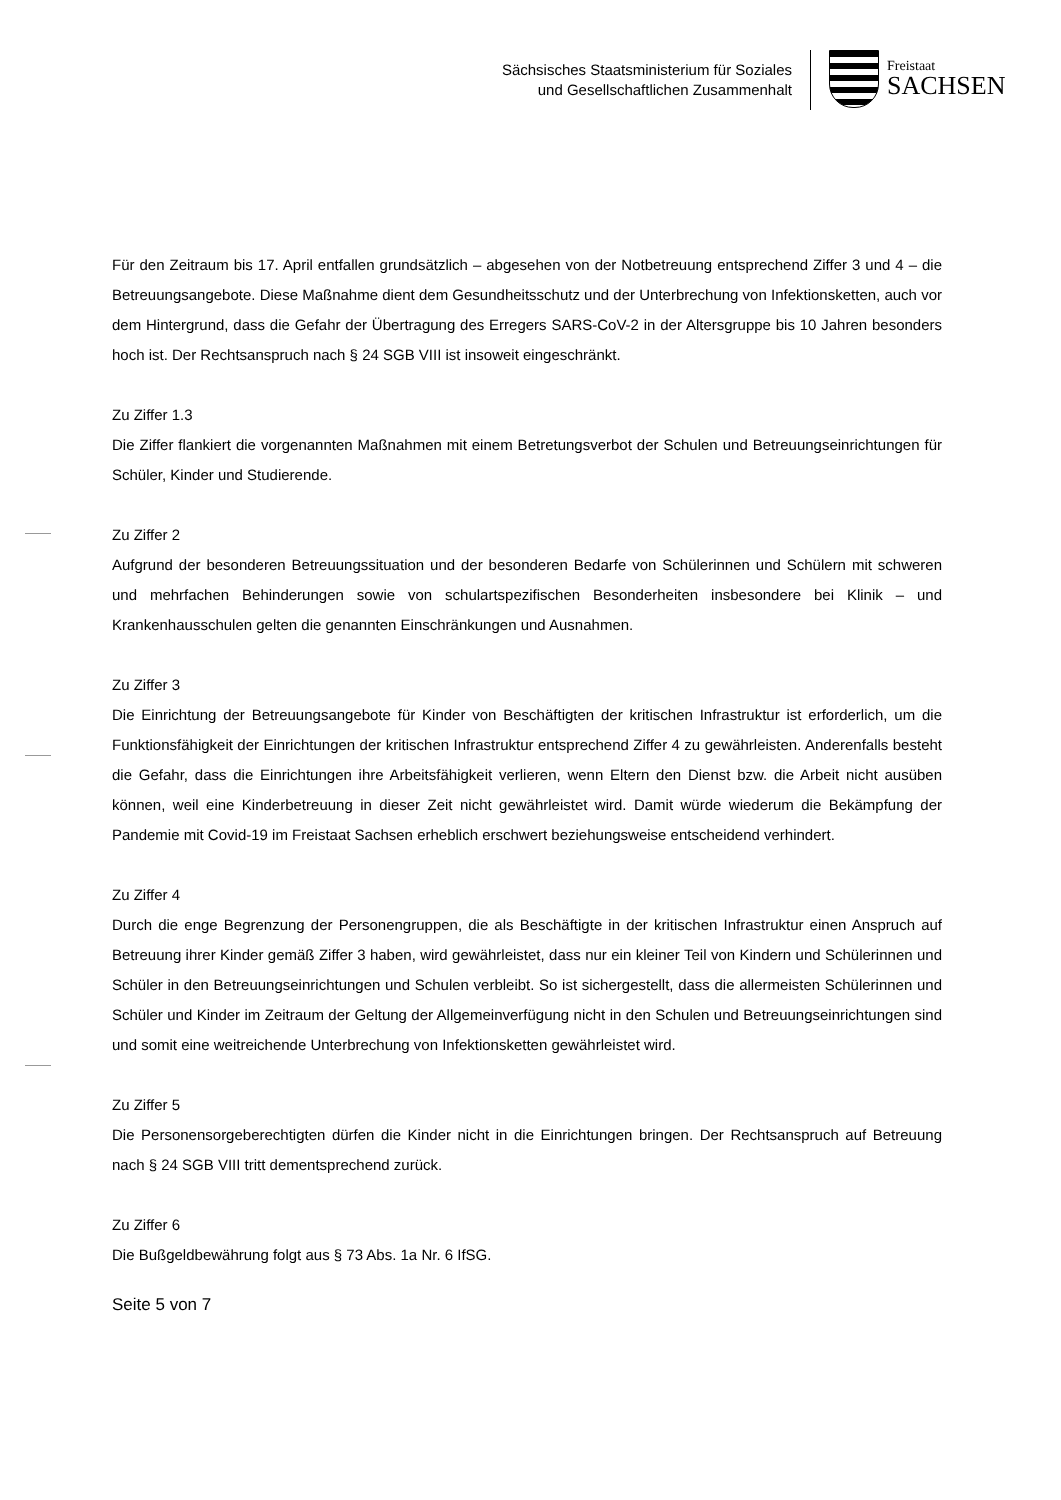Sächsisches Staatsministerium für Soziales
und Gesellschaftlichen Zusammenhalt
Freistaat
SACHSEN
Für den Zeitraum bis 17. April entfallen grundsätzlich – abgesehen von der Notbetreuung entsprechend Ziffer 3 und 4 – die Betreuungsangebote. Diese Maßnahme dient dem Gesundheitsschutz und der Unterbrechung von Infektionsketten, auch vor dem Hintergrund, dass die Gefahr der Übertragung des Erregers SARS-CoV-2 in der Altersgruppe bis 10 Jahren besonders hoch ist. Der Rechtsanspruch nach § 24 SGB VIII ist insoweit eingeschränkt.
Zu Ziffer 1.3
Die Ziffer flankiert die vorgenannten Maßnahmen mit einem Betretungsverbot der Schulen und Betreuungseinrichtungen für Schüler, Kinder und Studierende.
Zu Ziffer 2
Aufgrund der besonderen Betreuungssituation und der besonderen Bedarfe von Schülerinnen und Schülern mit schweren und mehrfachen Behinderungen sowie von schulartspezifischen Besonderheiten insbesondere bei Klinik – und Krankenhausschulen gelten die genannten Einschränkungen und Ausnahmen.
Zu Ziffer 3
Die Einrichtung der Betreuungsangebote für Kinder von Beschäftigten der kritischen Infrastruktur ist erforderlich, um die Funktionsfähigkeit der Einrichtungen der kritischen Infrastruktur entsprechend Ziffer 4 zu gewährleisten. Anderenfalls besteht die Gefahr, dass die Einrichtungen ihre Arbeitsfähigkeit verlieren, wenn Eltern den Dienst bzw. die Arbeit nicht ausüben können, weil eine Kinderbetreuung in dieser Zeit nicht gewährleistet wird. Damit würde wiederum die Bekämpfung der Pandemie mit Covid-19 im Freistaat Sachsen erheblich erschwert beziehungsweise entscheidend verhindert.
Zu Ziffer 4
Durch die enge Begrenzung der Personengruppen, die als Beschäftigte in der kritischen Infrastruktur einen Anspruch auf Betreuung ihrer Kinder gemäß Ziffer 3 haben, wird gewährleistet, dass nur ein kleiner Teil von Kindern und Schülerinnen und Schüler in den Betreuungseinrichtungen und Schulen verbleibt. So ist sichergestellt, dass die allermeisten Schülerinnen und Schüler und Kinder im Zeitraum der Geltung der Allgemeinverfügung nicht in den Schulen und Betreuungseinrichtungen sind und somit eine weitreichende Unterbrechung von Infektionsketten gewährleistet wird.
Zu Ziffer 5
Die Personensorgeberechtigten dürfen die Kinder nicht in die Einrichtungen bringen. Der Rechtsanspruch auf Betreuung nach § 24 SGB VIII tritt dementsprechend zurück.
Zu Ziffer 6
Die Bußgeldbewährung folgt aus § 73 Abs. 1a Nr. 6 IfSG.
Seite 5 von 7